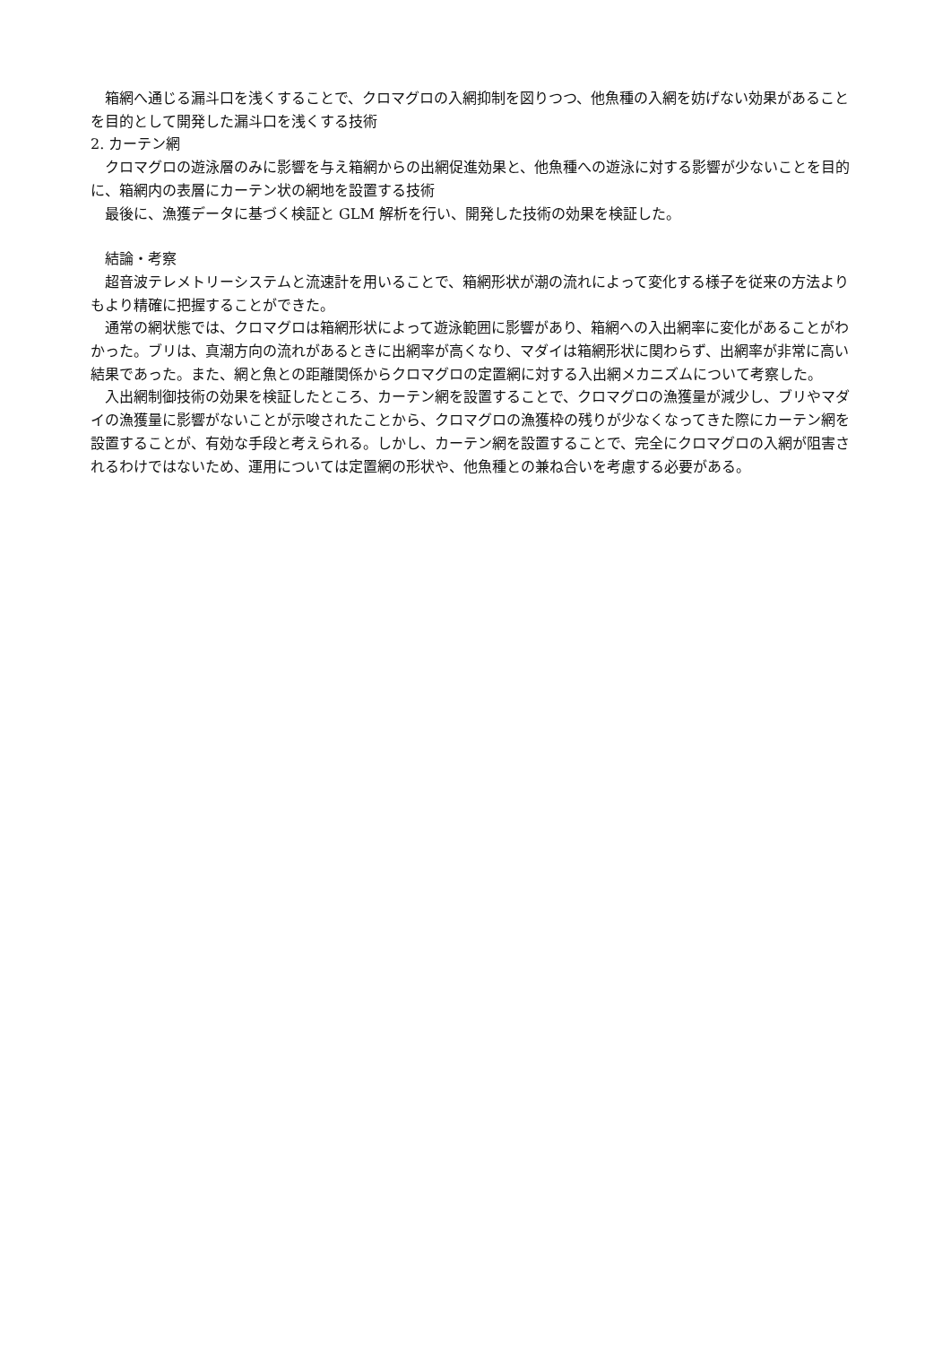箱網へ通じる漏斗口を浅くすることで、クロマグロの入網抑制を図りつつ、他魚種の入網を妨げない効果があることを目的として開発した漏斗口を浅くする技術
2. カーテン網
クロマグロの遊泳層のみに影響を与え箱網からの出網促進効果と、他魚種への遊泳に対する影響が少ないことを目的に、箱網内の表層にカーテン状の網地を設置する技術
最後に、漁獲データに基づく検証と GLM 解析を行い、開発した技術の効果を検証した。
結論・考察
超音波テレメトリーシステムと流速計を用いることで、箱網形状が潮の流れによって変化する様子を従来の方法よりもより精確に把握することができた。
通常の網状態では、クロマグロは箱網形状によって遊泳範囲に影響があり、箱網への入出網率に変化があることがわかった。ブリは、真潮方向の流れがあるときに出網率が高くなり、マダイは箱網形状に関わらず、出網率が非常に高い結果であった。また、網と魚との距離関係からクロマグロの定置網に対する入出網メカニズムについて考察した。
入出網制御技術の効果を検証したところ、カーテン網を設置することで、クロマグロの漁獲量が減少し、ブリやマダイの漁獲量に影響がないことが示唆されたことから、クロマグロの漁獲枠の残りが少なくなってきた際にカーテン網を設置することが、有効な手段と考えられる。しかし、カーテン網を設置することで、完全にクロマグロの入網が阻害されるわけではないため、運用については定置網の形状や、他魚種との兼ね合いを考慮する必要がある。